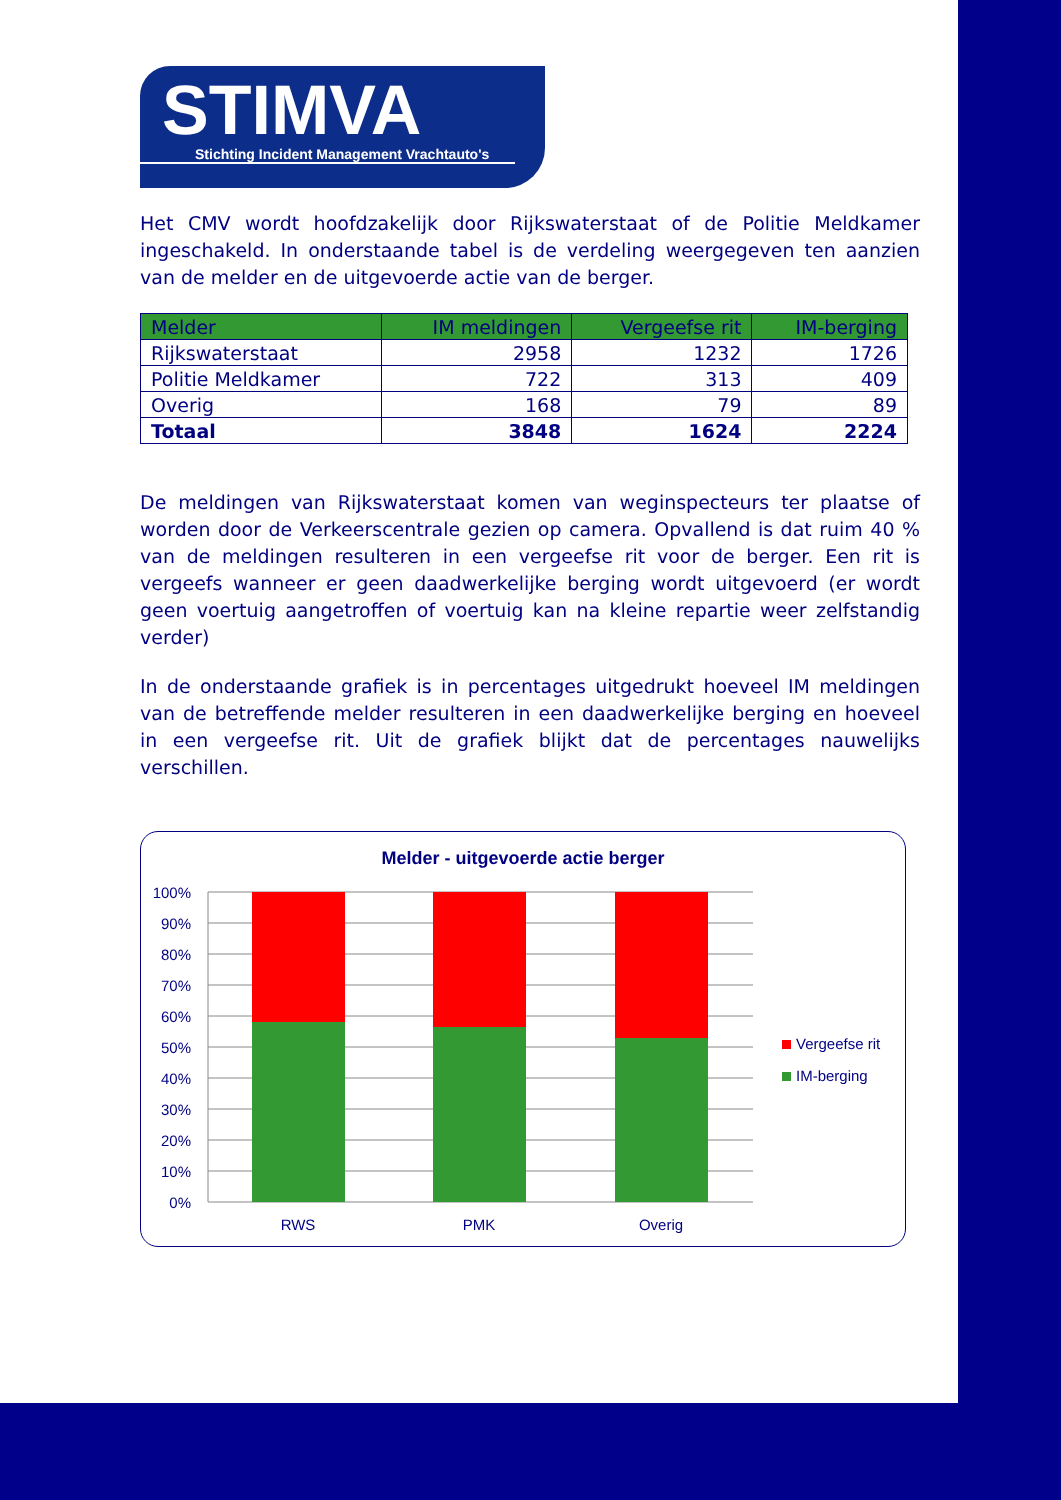STIMVA
Stichting Incident Management Vrachtauto's
Het CMV wordt hoofdzakelijk door Rijkswaterstaat of de Politie Meldkamer ingeschakeld. In onderstaande tabel is de verdeling weergegeven ten aanzien van de melder en de uitgevoerde actie van de berger.
| Melder | IM meldingen | Vergeefse rit | IM-berging |
| --- | --- | --- | --- |
| Rijkswaterstaat | 2958 | 1232 | 1726 |
| Politie Meldkamer | 722 | 313 | 409 |
| Overig | 168 | 79 | 89 |
| Totaal | 3848 | 1624 | 2224 |
De meldingen van Rijkswaterstaat komen van weginspecteurs ter plaatse of worden door de Verkeerscentrale gezien op camera. Opvallend is dat ruim 40 % van de meldingen resulteren in een vergeefse rit voor de berger. Een rit is vergeefs wanneer er geen daadwerkelijke berging wordt uitgevoerd (er wordt geen voertuig aangetroffen of voertuig kan na kleine repartie weer zelfstandig verder)
In de onderstaande grafiek is in percentages uitgedrukt hoeveel IM meldingen van de betreffende melder resulteren in een daadwerkelijke berging en hoeveel in een vergeefse rit. Uit de grafiek blijkt dat de percentages nauwelijks verschillen.
Melder - uitgevoerde actie berger
100%
90%
80%
70%
60%
50%
40%
30%
20%
10%
0%
RWS
PMK
Overig
Vergeefse rit
IM-berging